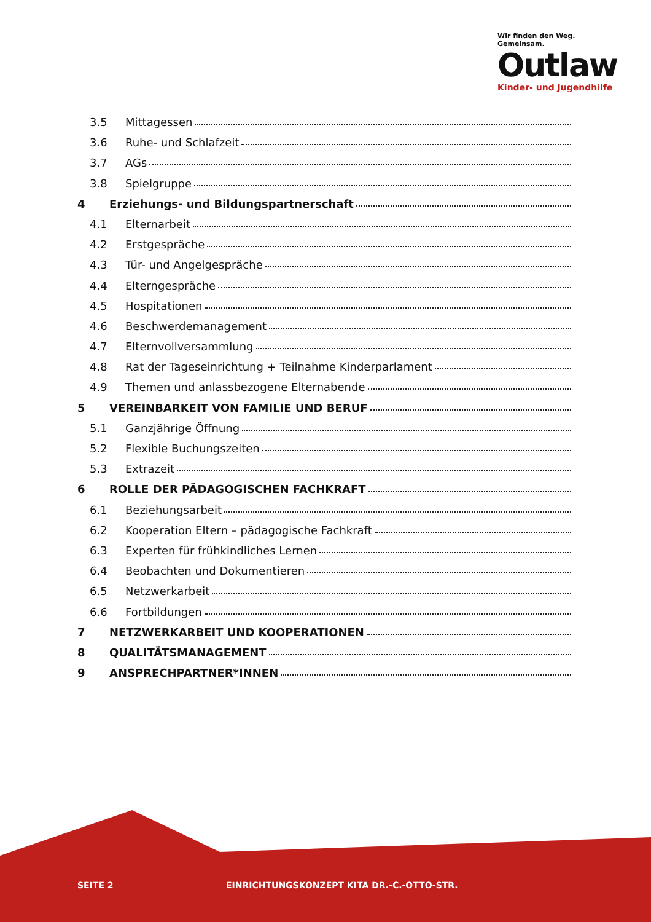Wir finden den Weg. Gemeinsam.
Outlaw
Kinder- und Jugendhilfe
3.5 Mittagessen
3.6 Ruhe- und Schlafzeit
3.7 AGs
3.8 Spielgruppe
4 Erziehungs- und Bildungspartnerschaft
4.1 Elternarbeit
4.2 Erstgespräche
4.3 Tür- und Angelgespräche
4.4 Elterngespräche
4.5 Hospitationen
4.6 Beschwerdemanagement
4.7 Elternvollversammlung
4.8 Rat der Tageseinrichtung + Teilnahme Kinderparlament
4.9 Themen und anlassbezogene Elternabende
5 VEREINBARKEIT VON FAMILIE UND BERUF
5.1 Ganzjährige Öffnung
5.2 Flexible Buchungszeiten
5.3 Extrazeit
6 ROLLE DER PÄDAGOGISCHEN FACHKRAFT
6.1 Beziehungsarbeit
6.2 Kooperation Eltern – pädagogische Fachkraft
6.3 Experten für frühkindliches Lernen
6.4 Beobachten und Dokumentieren
6.5 Netzwerkarbeit
6.6 Fortbildungen
7 NETZWERKARBEIT UND KOOPERATIONEN
8 QUALITÄTSMANAGEMENT
9 ANSPRECHPARTNER*INNEN
SEITE 2
EINRICHTUNGSKONZEPT KITA DR.-C.-OTTO-STR.